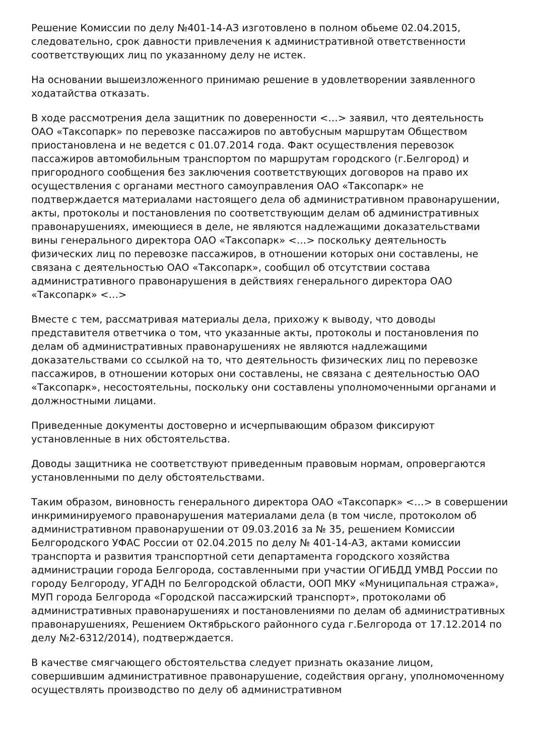Решение Комиссии по делу №401-14-АЗ изготовлено в полном обьеме 02.04.2015, следовательно, срок давности привлечения к административной ответственности соответствующих лиц по указанному делу не истек.
На основании вышеизложенного принимаю решение в удовлетворении заявленного ходатайства отказать.
В ходе рассмотрения дела защитник по доверенности <…> заявил, что деятельность ОАО «Таксопарк» по перевозке пассажиров по автобусным маршрутам Обществом приостановлена и не ведется с 01.07.2014 года. Факт осуществления перевозок пассажиров автомобильным транспортом по маршрутам городского (г.Белгород) и пригородного сообщения без заключения соответствующих договоров на право их осуществления с органами местного самоуправления ОАО «Таксопарк» не подтверждается материалами настоящего дела об административном правонарушении, акты, протоколы и постановления по соответствующим делам об административных правонарушениях, имеющиеся в деле, не являются надлежащими доказательствами вины генерального директора ОАО «Таксопарк» <…> поскольку деятельность физических лиц по перевозке пассажиров, в отношении которых они составлены, не связана с деятельностью ОАО «Таксопарк», сообщил об отсутствии состава административного правонарушения в действиях генерального директора ОАО «Таксопарк» <…>
Вместе с тем, рассматривая материалы дела, прихожу к выводу, что доводы представителя ответчика о том, что указанные акты, протоколы и постановления по делам об административных правонарушениях не являются надлежащими доказательствами со ссылкой на то, что деятельность физических лиц по перевозке пассажиров, в отношении которых они составлены, не связана с деятельностью ОАО «Таксопарк», несостоятельны, поскольку они составлены уполномоченными органами и должностными лицами.
Приведенные документы достоверно и исчерпывающим образом фиксируют установленные в них обстоятельства.
Доводы защитника не соответствуют приведенным правовым нормам, опровергаются установленными по делу обстоятельствами.
Таким образом, виновность генерального директора ОАО «Таксопарк» <…> в совершении инкриминируемого правонарушения материалами дела (в том числе, протоколом об административном правонарушении от 09.03.2016 за № 35, решением Комиссии Белгородского УФАС России от 02.04.2015 по делу № 401-14-АЗ, актами комиссии транспорта и развития транспортной сети департамента городского хозяйства администрации города Белгорода, составленными при участии ОГИБДД УМВД России по городу Белгороду, УГАДН по Белгородской области, ООП МКУ «Муниципальная стража», МУП города Белгорода «Городской пассажирский транспорт», протоколами об административных правонарушениях и постановлениями по делам об административных правонарушениях, Решением Октябрьского районного суда г.Белгорода от 17.12.2014 по делу №2-6312/2014), подтверждается.
В качестве смягчающего обстоятельства следует признать оказание лицом, совершившим административное правонарушение, содействия органу, уполномоченному осуществлять производство по делу об административном